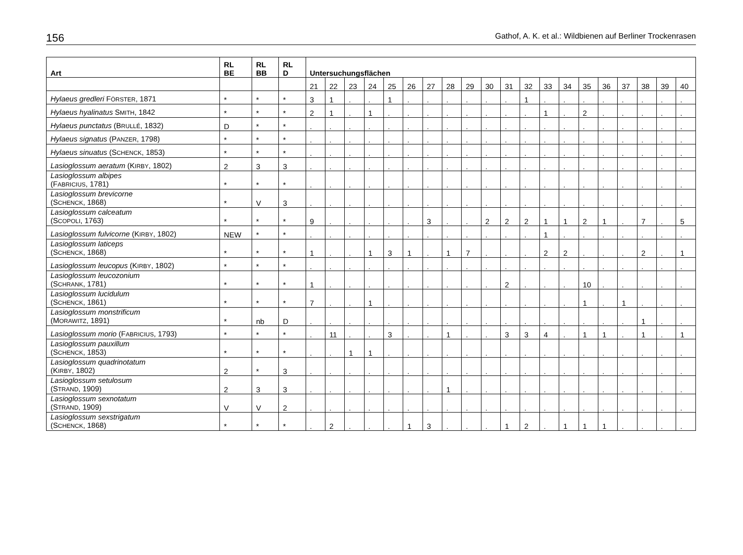156 Gathof, A. K. et al.: Wildbienen auf Berliner Trockenrasen
| Art | RL BE | RL BB | RL D | Untersuchungsflächen | | | | | | | | | | | | | | | | | | | |
| --- | --- | --- | --- | --- | --- | --- | --- | --- | --- | --- | --- | --- | --- | --- | --- | --- | --- | --- | --- | --- | --- | --- | --- |
| | | | | 21 | 22 | 23 | 24 | 25 | 26 | 27 | 28 | 29 | 30 | 31 | 32 | 33 | 34 | 35 | 36 | 37 | 38 | 39 | 40 |
| Hylaeus gredleri F ÖRSTER , 1871 | * | * | * | 3 | 1 | . | . | 1 | . | . | . | . | . | . | 1 | . | . | . | . | . | . | . | . |
| Hylaeus hyalinatus S MITH , 1842 | * | * | * | 2 | 1 | . | 1 | . | . | . | . | . | . | . | . | 1 | . | 2 | . | . | . | . | . |
| Hylaeus punctatus (B RULLÉ , 1832) | D | * | * | . | . | . | . | . | . | . | . | . | . | . | . | . | . | . | . | . | . | . | . |
| Hylaeus signatus (P ANZER , 1798) | * | * | * | . | . | . | . | . | . | . | . | . | . | . | . | . | . | . | . | . | . | . | . |
| Hylaeus sinuatus (S CHENCK , 1853) | * | * | * | . | . | . | . | . | . | . | . | . | . | . | . | . | . | . | . | . | . | . | . |
| Lasioglossum aeratum (K IRBY , 1802) | 2 | 3 | 3 | . | . | . | . | . | . | . | . | . | . | . | . | . | . | . | . | . | . | . | . |
| Lasioglossum albipes (F ABRICIUS , 1781) | * | * | * | . | . | . | . | . | . | . | . | . | . | . | . | . | . | . | . | . | . | . | . |
| Lasioglossum brevicorne (S CHENCK , 1868) | * | V | 3 | . | . | . | . | . | . | . | . | . | . | . | . | . | . | . | . | . | . | . | . |
| Lasioglossum calceatum (S COPOLI , 1763) | * | * | * | 9 | . | . | . | . | . | 3 | . | . | 2 | 2 | 2 | 1 | 1 | 2 | 1 | . | 7 | . | 5 |
| Lasioglossum fulvicorne (K IRBY , 1802) | NEW | * | * | . | . | . | . | . | . | . | . | . | . | . | . | 1 | . | . | . | . | . | . | . |
| Lasioglossum laticeps (S CHENCK , 1868) | * | * | * | 1 | . | . | 1 | 3 | 1 | . | 1 | 7 | . | . | . | 2 | 2 | . | . | . | 2 | . | 1 |
| Lasioglossum leucopus (K IRBY , 1802) | * | * | * | . | . | . | . | . | . | . | . | . | . | . | . | . | . | . | . | . | . | . | . |
| Lasioglossum leucozonium (S CHRANK , 1781) | * | * | * | 1 | . | . | . | . | . | . | . | . | . | 2 | . | . | . | 10 | . | . | . | . | . |
| Lasioglossum lucidulum (S CHENCK , 1861) | * | * | * | 7 | . | . | 1 | . | . | . | . | . | . | . | . | . | . | 1 | . | 1 | . | . | . |
| Lasioglossum monstrificum (M ORAWITZ , 1891) | * | nb | D | . | . | . | . | . | . | . | . | . | . | . | . | . | . | . | . | . | 1 | . | . |
| Lasioglossum morio (F ABRICIUS , 1793) | * | * | * | . | 11 | . | . | 3 | . | . | 1 | . | . | 3 | 3 | 4 | . | 1 | 1 | . | 1 | . | 1 |
| Lasioglossum pauxillum (S CHENCK , 1853) | * | * | * | . | . | 1 | 1 | . | . | . | . | . | . | . | . | . | . | . | . | . | . | . | . |
| Lasioglossum quadrinotatum (K IRBY , 1802) | 2 | * | 3 | . | . | . | . | . | . | . | . | . | . | . | . | . | . | . | . | . | . | . | . |
| Lasioglossum setulosum (S TRAND , 1909) | 2 | 3 | 3 | . | . | . | . | . | . | . | 1 | . | . | . | . | . | . | . | . | . | . | . | . |
| Lasioglossum sexnotatum (S TRAND , 1909) | V | V | 2 | . | . | . | . | . | . | . | . | . | . | . | . | . | . | . | . | . | . | . | . |
| Lasioglossum sexstrigatum (S CHENCK , 1868) | * | * | * | . | 2 | . | . | . | 1 | 3 | . | . | . | 1 | 2 | . | 1 | 1 | 1 | . | . | . | . |